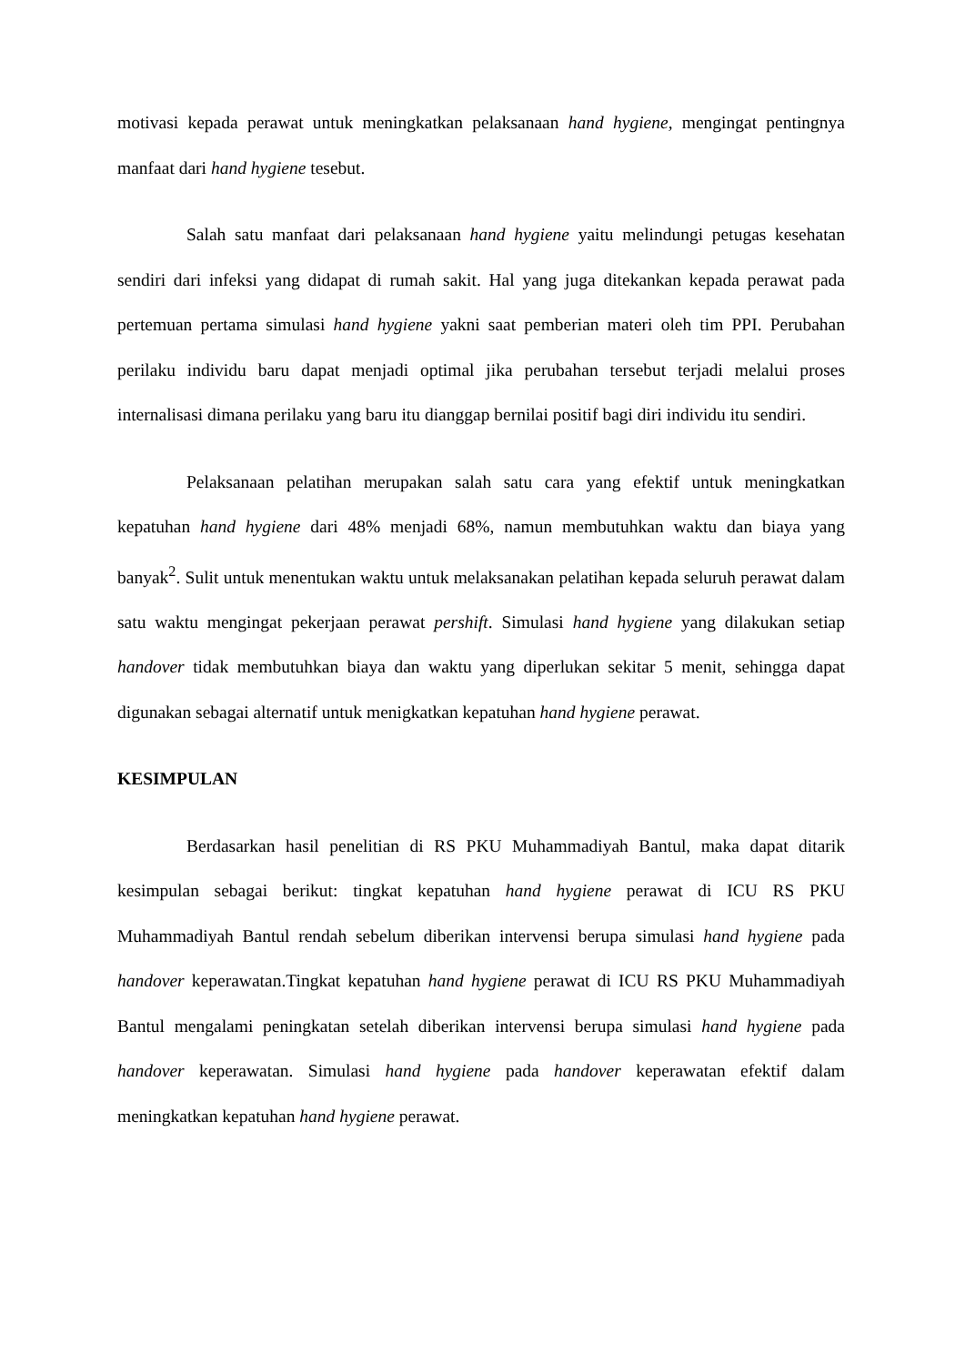motivasi kepada perawat untuk meningkatkan pelaksanaan hand hygiene, mengingat pentingnya manfaat dari hand hygiene tesebut.
Salah satu manfaat dari pelaksanaan hand hygiene yaitu melindungi petugas kesehatan sendiri dari infeksi yang didapat di rumah sakit. Hal yang juga ditekankan kepada perawat pada pertemuan pertama simulasi hand hygiene yakni saat pemberian materi oleh tim PPI. Perubahan perilaku individu baru dapat menjadi optimal jika perubahan tersebut terjadi melalui proses internalisasi dimana perilaku yang baru itu dianggap bernilai positif bagi diri individu itu sendiri.
Pelaksanaan pelatihan merupakan salah satu cara yang efektif untuk meningkatkan kepatuhan hand hygiene dari 48% menjadi 68%, namun membutuhkan waktu dan biaya yang banyak<sup>2</sup>. Sulit untuk menentukan waktu untuk melaksanakan pelatihan kepada seluruh perawat dalam satu waktu mengingat pekerjaan perawat pershift. Simulasi hand hygiene yang dilakukan setiap handover tidak membutuhkan biaya dan waktu yang diperlukan sekitar 5 menit, sehingga dapat digunakan sebagai alternatif untuk menigkatkan kepatuhan hand hygiene perawat.
KESIMPULAN
Berdasarkan hasil penelitian di RS PKU Muhammadiyah Bantul, maka dapat ditarik kesimpulan sebagai berikut: tingkat kepatuhan hand hygiene perawat di ICU RS PKU Muhammadiyah Bantul rendah sebelum diberikan intervensi berupa simulasi hand hygiene pada handover keperawatan.Tingkat kepatuhan hand hygiene perawat di ICU RS PKU Muhammadiyah Bantul mengalami peningkatan setelah diberikan intervensi berupa simulasi hand hygiene pada handover keperawatan. Simulasi hand hygiene pada handover keperawatan efektif dalam meningkatkan kepatuhan hand hygiene perawat.